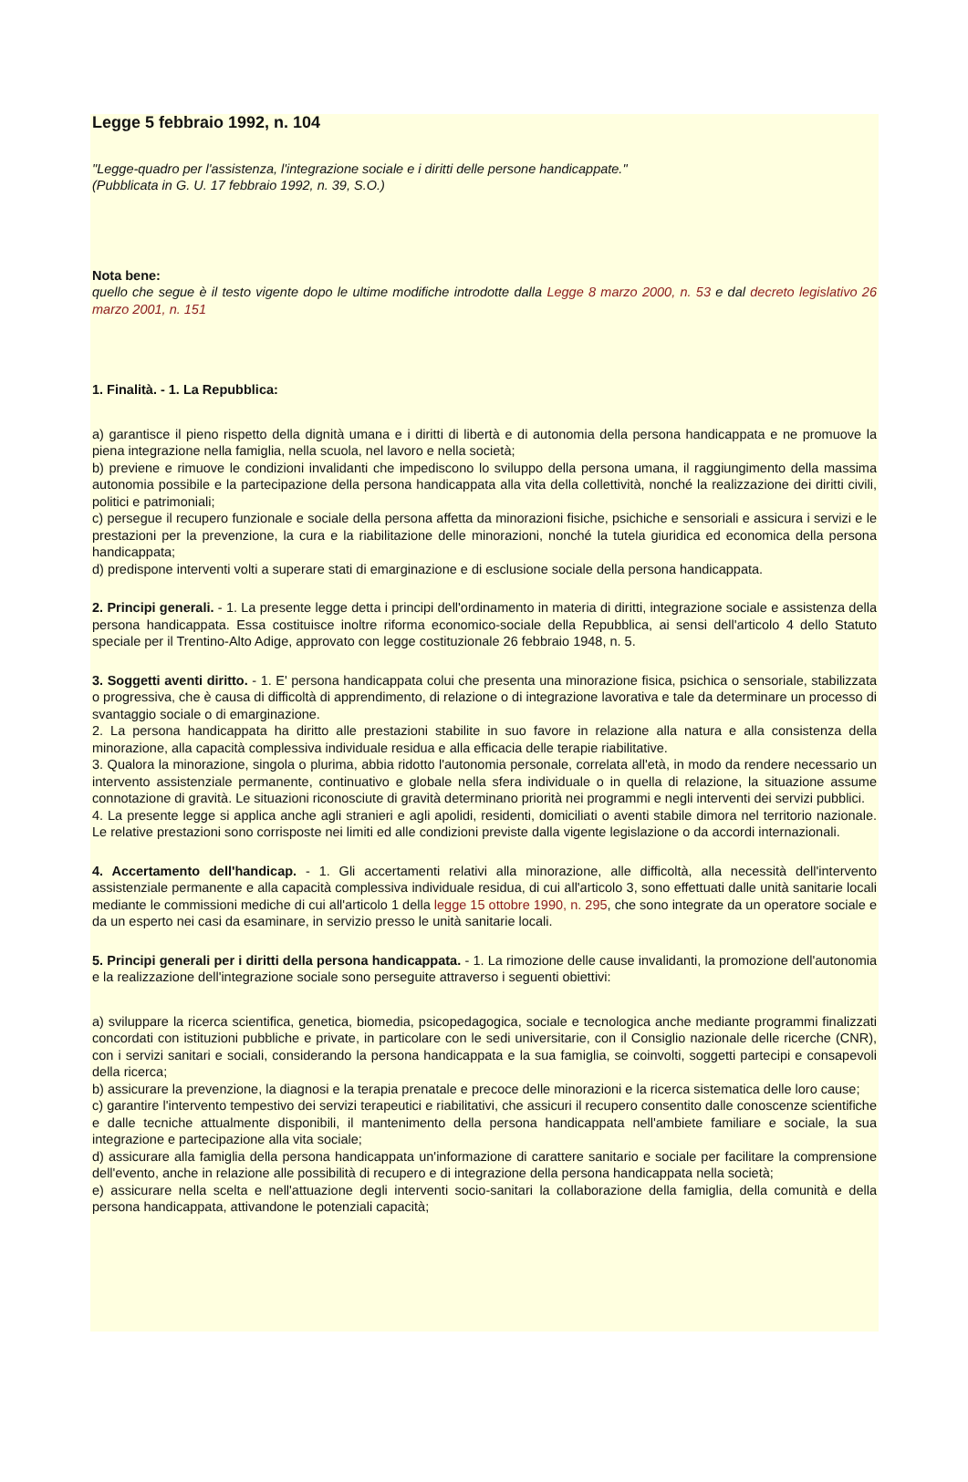Legge 5 febbraio 1992, n. 104
"Legge-quadro per l'assistenza, l'integrazione sociale e i diritti delle persone handicappate."
(Pubblicata in G. U. 17 febbraio 1992, n. 39, S.O.)
Nota bene:
quello che segue è il testo vigente dopo le ultime modifiche introdotte dalla Legge 8 marzo 2000, n. 53 e dal decreto legislativo 26 marzo 2001, n. 151
1. Finalità. - 1. La Repubblica:
a) garantisce il pieno rispetto della dignità umana e i diritti di libertà e di autonomia della persona handicappata e ne promuove la piena integrazione nella famiglia, nella scuola, nel lavoro e nella società;
b) previene e rimuove le condizioni invalidanti che impediscono lo sviluppo della persona umana, il raggiungimento della massima autonomia possibile e la partecipazione della persona handicappata alla vita della collettività, nonché la realizzazione dei diritti civili, politici e patrimoniali;
c) persegue il recupero funzionale e sociale della persona affetta da minorazioni fisiche, psichiche e sensoriali e assicura i servizi e le prestazioni per la prevenzione, la cura e la riabilitazione delle minorazioni, nonché la tutela giuridica ed economica della persona handicappata;
d) predispone interventi volti a superare stati di emarginazione e di esclusione sociale della persona handicappata.
2. Principi generali. - 1. La presente legge detta i principi dell'ordinamento in materia di diritti, integrazione sociale e assistenza della persona handicappata. Essa costituisce inoltre riforma economico-sociale della Repubblica, ai sensi dell'articolo 4 dello Statuto speciale per il Trentino-Alto Adige, approvato con legge costituzionale 26 febbraio 1948, n. 5.
3. Soggetti aventi diritto. - 1. E' persona handicappata colui che presenta una minorazione fisica, psichica o sensoriale, stabilizzata o progressiva, che è causa di difficoltà di apprendimento, di relazione o di integrazione lavorativa e tale da determinare un processo di svantaggio sociale o di emarginazione.
2. La persona handicappata ha diritto alle prestazioni stabilite in suo favore in relazione alla natura e alla consistenza della minorazione, alla capacità complessiva individuale residua e alla efficacia delle terapie riabilitative.
3. Qualora la minorazione, singola o plurima, abbia ridotto l'autonomia personale, correlata all'età, in modo da rendere necessario un intervento assistenziale permanente, continuativo e globale nella sfera individuale o in quella di relazione, la situazione assume connotazione di gravità. Le situazioni riconosciute di gravità determinano priorità nei programmi e negli interventi dei servizi pubblici.
4. La presente legge si applica anche agli stranieri e agli apolidi, residenti, domiciliati o aventi stabile dimora nel territorio nazionale. Le relative prestazioni sono corrisposte nei limiti ed alle condizioni previste dalla vigente legislazione o da accordi internazionali.
4. Accertamento dell'handicap. - 1. Gli accertamenti relativi alla minorazione, alle difficoltà, alla necessità dell'intervento assistenziale permanente e alla capacità complessiva individuale residua, di cui all'articolo 3, sono effettuati dalle unità sanitarie locali mediante le commissioni mediche di cui all'articolo 1 della legge 15 ottobre 1990, n. 295, che sono integrate da un operatore sociale e da un esperto nei casi da esaminare, in servizio presso le unità sanitarie locali.
5. Principi generali per i diritti della persona handicappata. - 1. La rimozione delle cause invalidanti, la promozione dell'autonomia e la realizzazione dell'integrazione sociale sono perseguite attraverso i seguenti obiettivi:
a) sviluppare la ricerca scientifica, genetica, biomedia, psicopedagogica, sociale e tecnologica anche mediante programmi finalizzati concordati con istituzioni pubbliche e private, in particolare con le sedi universitarie, con il Consiglio nazionale delle ricerche (CNR), con i servizi sanitari e sociali, considerando la persona handicappata e la sua famiglia, se coinvolti, soggetti partecipi e consapevoli della ricerca;
b) assicurare la prevenzione, la diagnosi e la terapia prenatale e precoce delle minorazioni e la ricerca sistematica delle loro cause;
c) garantire l'intervento tempestivo dei servizi terapeutici e riabilitativi, che assicuri il recupero consentito dalle conoscenze scientifiche e dalle tecniche attualmente disponibili, il mantenimento della persona handicappata nell'ambiete familiare e sociale, la sua integrazione e partecipazione alla vita sociale;
d) assicurare alla famiglia della persona handicappata un'informazione di carattere sanitario e sociale per facilitare la comprensione dell'evento, anche in relazione alle possibilità di recupero e di integrazione della persona handicappata nella società;
e) assicurare nella scelta e nell'attuazione degli interventi socio-sanitari la collaborazione della famiglia, della comunità e della persona handicappata, attivandone le potenziali capacità;